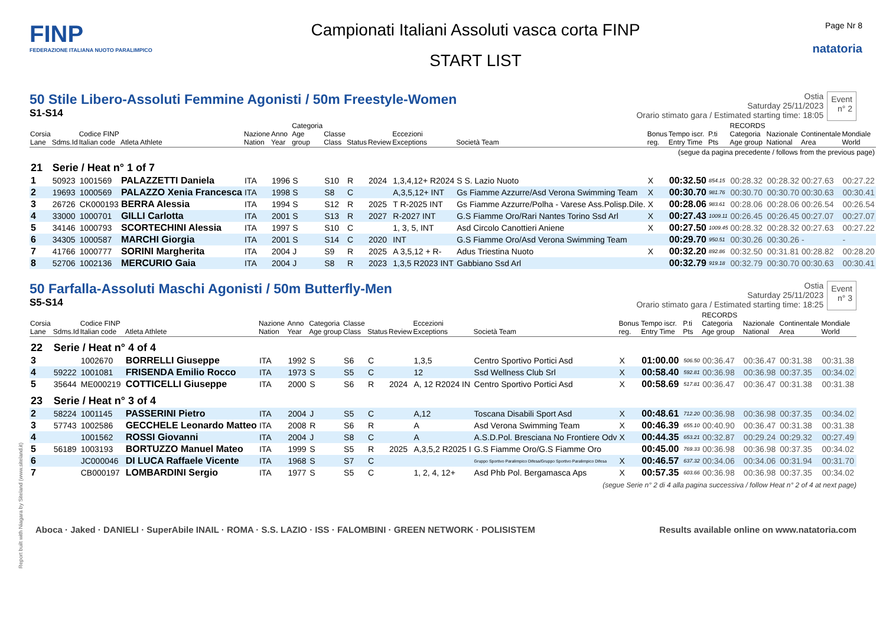FINP
FEDERAZIONE ITALIANA NUOTO PARALIMPICO
Campionati Italiani Assoluti vasca corta FINP
START LIST
Page Nr 8
natatoria
50 Stile Libero-Assoluti Femmine Agonisti / 50m Freestyle-Women
S1-S14
Ostia
Saturday 25/11/2023
Orario stimato gara / Estimated starting time: 18:05
Event
n° 2
| Corsia Lane | Sdms.Id | Codice FINP Italian code | Atleta Athlete | Nazione Nation | Anno Year | Categoria Age group | Classe Class | Status | Review | Eccezioni Exceptions | Società Team | Bonus reg. | Tempo iscr. Entry Time | P.ti Pts | RECORDS Categoria Age group | Nazionale National | Continentale Area | Mondiale World |
| --- | --- | --- | --- | --- | --- | --- | --- | --- | --- | --- | --- | --- | --- | --- | --- | --- | --- | --- |
| (segue da pagina precedente / follows from the previous page) | | | | | | | | | | | | | | | | | | |
| 21 | Serie / Heat n° 1 of 7 | | | | | | | | | | | | | | | | | |
| 1 | 50923 | 1001569 | PALAZZETTI Daniela | ITA | 1996 | S | S10 | R | 2024 | 1,3,4,12+ R2024 | S S. Lazio Nuoto | X | 00:32.50 | 854.15 | 00:28.32 | 00:28.32 | 00:27.63 | 00:27.22 |
| 2 | 19693 | 1000569 | PALAZZO Xenia Francesca | ITA | 1998 | S | S8 | C | | A,3,5,12+ INT | Gs Fiamme Azzurre/Asd Verona Swimming Team | X | 00:30.70 | 981.76 | 00:30.70 | 00:30.70 | 00:30.63 | 00:30.41 |
| 3 | 26726 | CK000193 | BERRA Alessia | ITA | 1994 | S | S12 | R | 2025 | T R-2025 INT | Gs Fiamme Azzurre/Polha - Varese Ass.Polisp.Dile. | X | 00:28.06 | 983.61 | 00:28.06 | 00:28.06 | 00:26.54 | 00:26.54 |
| 4 | 33000 | 1000701 | GILLI Carlotta | ITA | 2001 | S | S13 | R | 2027 | R-2027 INT | G.S Fiamme Oro/Rari Nantes Torino Ssd Arl | X | 00:27.43 | 1009.11 | 00:26.45 | 00:26.45 | 00:27.07 | 00:27.07 |
| 5 | 34146 | 1000793 | SCORTECHINI Alessia | ITA | 1997 | S | S10 | C | | 1, 3, 5, INT | Asd Circolo Canottieri Aniene | X | 00:27.50 | 1009.45 | 00:28.32 | 00:28.32 | 00:27.63 | 00:27.22 |
| 6 | 34305 | 1000587 | MARCHI Giorgia | ITA | 2001 | S | S14 | C | 2020 | INT | G.S Fiamme Oro/Asd Verona Swimming Team | | 00:29.70 | 950.51 | 00:30.26 | 00:30.26 | - | - |
| 7 | 41766 | 1000777 | SORINI Margherita | ITA | 2004 | J | S9 | R | 2025 | A 3,5,12 + R- | Adus Triestina Nuoto | X | 00:32.20 | 892.86 | 00:32.50 | 00:31.81 | 00:28.82 | 00:28.20 |
| 8 | 52706 | 1002136 | MERCURIO Gaia | ITA | 2004 | J | S8 | R | 2023 | 1,3,5 R2023 INT | Gabbiano Ssd Arl | | 00:32.79 | 919.18 | 00:32.79 | 00:30.70 | 00:30.63 | 00:30.41 |
50 Farfalla-Assoluti Maschi Agonisti / 50m Butterfly-Men
S5-S14
Ostia
Saturday 25/11/2023
Orario stimato gara / Estimated starting time: 18:25
Event
n° 3
| Corsia Lane | Sdms.Id | Codice FINP Italian code | Atleta Athlete | Nazione Nation | Anno Year | Categoria Age group | Classe Class | Status | Review | Eccezioni Exceptions | Società Team | Bonus reg. | Tempo iscr. Entry Time | P.ti Pts | RECORDS Categoria Age group | Nazionale National | Continentale Area | Mondiale World |
| --- | --- | --- | --- | --- | --- | --- | --- | --- | --- | --- | --- | --- | --- | --- | --- | --- | --- | --- |
| 22 | Serie / Heat n° 4 of 4 | | | | | | | | | | | | | | | | | |
| 3 | | 1002670 | BORRELLI Giuseppe | ITA | 1992 | S | S6 | C | | 1,3,5 | Centro Sportivo Portici Asd | X | 01:00.00 | 506.50 | 00:36.47 | 00:36.47 | 00:31.38 | 00:31.38 |
| 4 | 59222 | 1001081 | FRISENDA Emilio Rocco | ITA | 1973 | S | S5 | C | | 12 | Ssd Wellness Club Srl | X | 00:58.40 | 592.81 | 00:36.98 | 00:36.98 | 00:37.35 | 00:34.02 |
| 5 | 35644 | ME000219 | COTTICELLI Giuseppe | ITA | 2000 | S | S6 | R | 2024 | A, 12 R2024 IN | Centro Sportivo Portici Asd | X | 00:58.69 | 517.81 | 00:36.47 | 00:36.47 | 00:31.38 | 00:31.38 |
| 23 | Serie / Heat n° 3 of 4 | | | | | | | | | | | | | | | | | |
| 2 | 58224 | 1001145 | PASSERINI Pietro | ITA | 2004 | J | S5 | C | | A,12 | Toscana Disabili Sport Asd | X | 00:48.61 | 712.20 | 00:36.98 | 00:36.98 | 00:37.35 | 00:34.02 |
| 3 | 57743 | 1002586 | GECCHELE Leonardo Matteo | ITA | 2008 | R | S6 | R | | A | Asd Verona Swimming Team | X | 00:46.39 | 655.10 | 00:40.90 | 00:36.47 | 00:31.38 | 00:31.38 |
| 4 | | 1001562 | ROSSI Giovanni | ITA | 2004 | J | S8 | C | | A | A.S.D.Pol. Bresciana No Frontiere Odv | X | 00:44.35 | 653.21 | 00:32.87 | 00:29.24 | 00:29.32 | 00:27.49 |
| 5 | 56189 | 1003193 | BORTUZZO Manuel Mateo | ITA | 1999 | S | S5 | R | 2025 | A,3,5,2 R2025 I | G.S Fiamme Oro/G.S Fiamme Oro | | 00:45.00 | 769.33 | 00:36.98 | 00:36.98 | 00:37.35 | 00:34.02 |
| 6 | | JC000046 | DI LUCA Raffaele Vicente | ITA | 1968 | S | S7 | C | | | Gruppo Sportivo Paralimpico Difesa/Gruppo Sportivo Paralimpico Difesa | X | 00:46.57 | 637.32 | 00:34.06 | 00:34.06 | 00:31.94 | 00:31.70 |
| 7 | | CB000197 | LOMBARDINI Sergio | ITA | 1977 | S | S5 | C | | 1, 2, 4, 12+ | Asd Phb Pol. Bergamasca Aps | X | 00:57.35 | 603.66 | 00:36.98 | 00:36.98 | 00:37.35 | 00:34.02 |
(segue Serie n° 2 di 4 alla pagina successiva / follow Heat n° 2 of 4 at next page)
Report built with Niagara by Siteland (www.siteland.it)
Aboca · Jaked · DANIELI · SuperAbile INAIL · ROMA · S.S. LAZIO · ISS · FALOMBINI · GREEN NETWORK · POLISISTEM
Results available online on www.natatoria.com